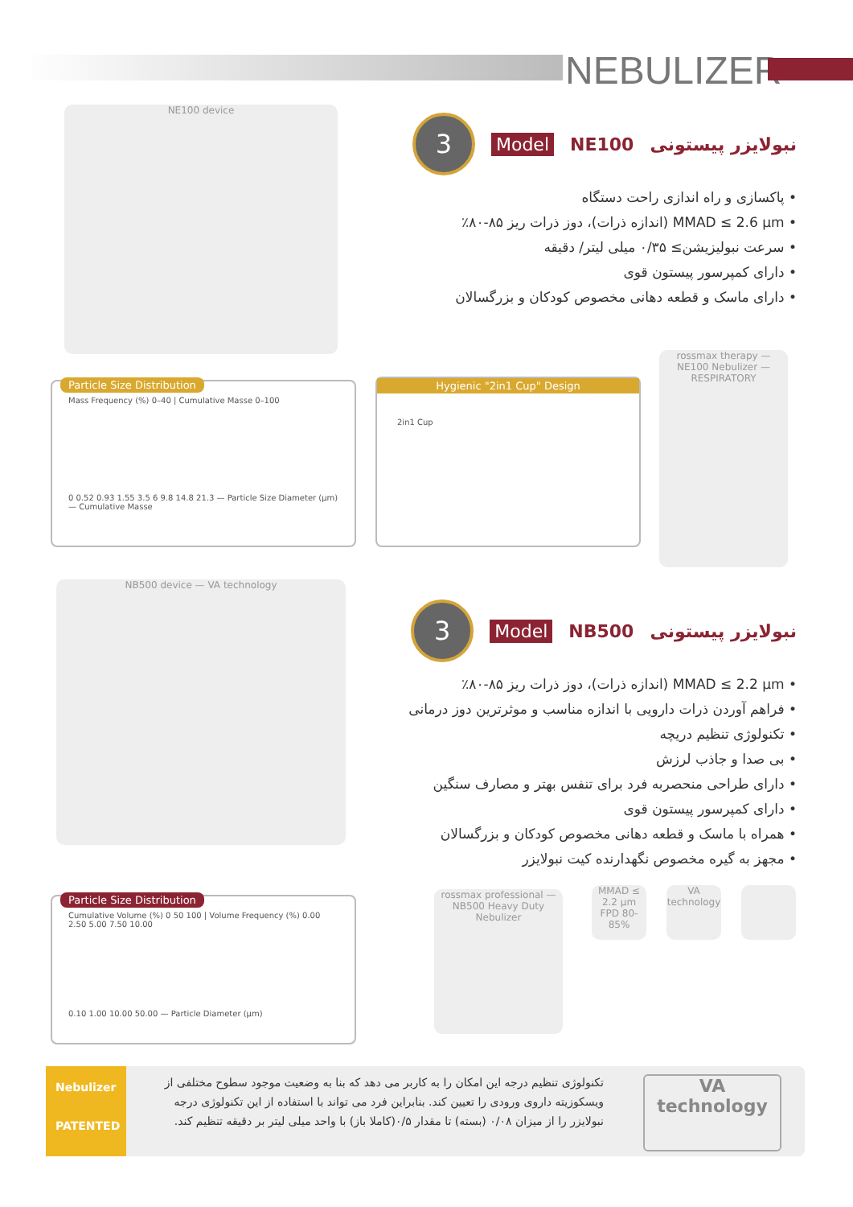NEBULIZER
NE100 device
نبولایزر پیستونی NE100 Model 3
• پاکسازی و راه اندازی راحت دستگاه
• MMAD ≤ 2.6 µm (اندازه ذرات)، دوز ذرات ریز ۸۵-۸۰٪
• سرعت نبولیزیشن≥ ۰/۳۵ میلی لیتر/ دقیقه
• دارای کمپرسور پیستون قوی
• دارای ماسک و قطعه دهانی مخصوص کودکان و بزرگسالان
Particle Size Distribution
Mass Frequency (%) 0–40 | Cumulative Masse 0–100
0 0.52 0.93 1.55 3.5 6 9.8 14.8 21.3 — Particle Size Diameter (µm) — Cumulative Masse
Hygienic "2in1 Cup" Design
2in1 Cup
rossmax therapy — NE100 Nebulizer — RESPIRATORY
NB500 device — VA technology
نبولایزر پیستونی NB500 Model 3
• MMAD ≤ 2.2 µm (اندازه ذرات)، دوز ذرات ریز ۸۵-۸۰٪
• فراهم آوردن ذرات دارویی با اندازه مناسب و موثرترین دوز درمانی
• تکنولوژی تنظیم دریچه
• بی صدا و جاذب لرزش
• دارای طراحی منحصربه فرد برای تنفس بهتر و مصارف سنگین
• دارای کمپرسور پیستون قوی
• همراه با ماسک و قطعه دهانی مخصوص کودکان و بزرگسالان
• مجهز به گیره مخصوص نگهدارنده کیت نبولایزر
Particle Size Distribution
Cumulative Volume (%) 0 50 100 | Volume Frequency (%) 0.00 2.50 5.00 7.50 10.00
0.10 1.00 10.00 50.00 — Particle Diameter (µm)
rossmax professional — NB500 Heavy Duty Nebulizer
MMAD ≤ 2.2 µm FPD 80-85%
VA technology
Nebulizer
PATENTED
تکنولوژی تنظیم درجه این امکان را به کاربر می دهد که بنا به وضعیت موجود سطوح مختلفی از ویسکوزیته داروی ورودی را تعیین کند. بنابراین فرد می تواند با استفاده از این تکنولوژی درجه نبولایزر را از میزان ۰/۰۸ (بسته) تا مقدار ۰/۵(کاملا باز) با واحد میلی لیتر بر دقیقه تنظیم کند.
VA
technology